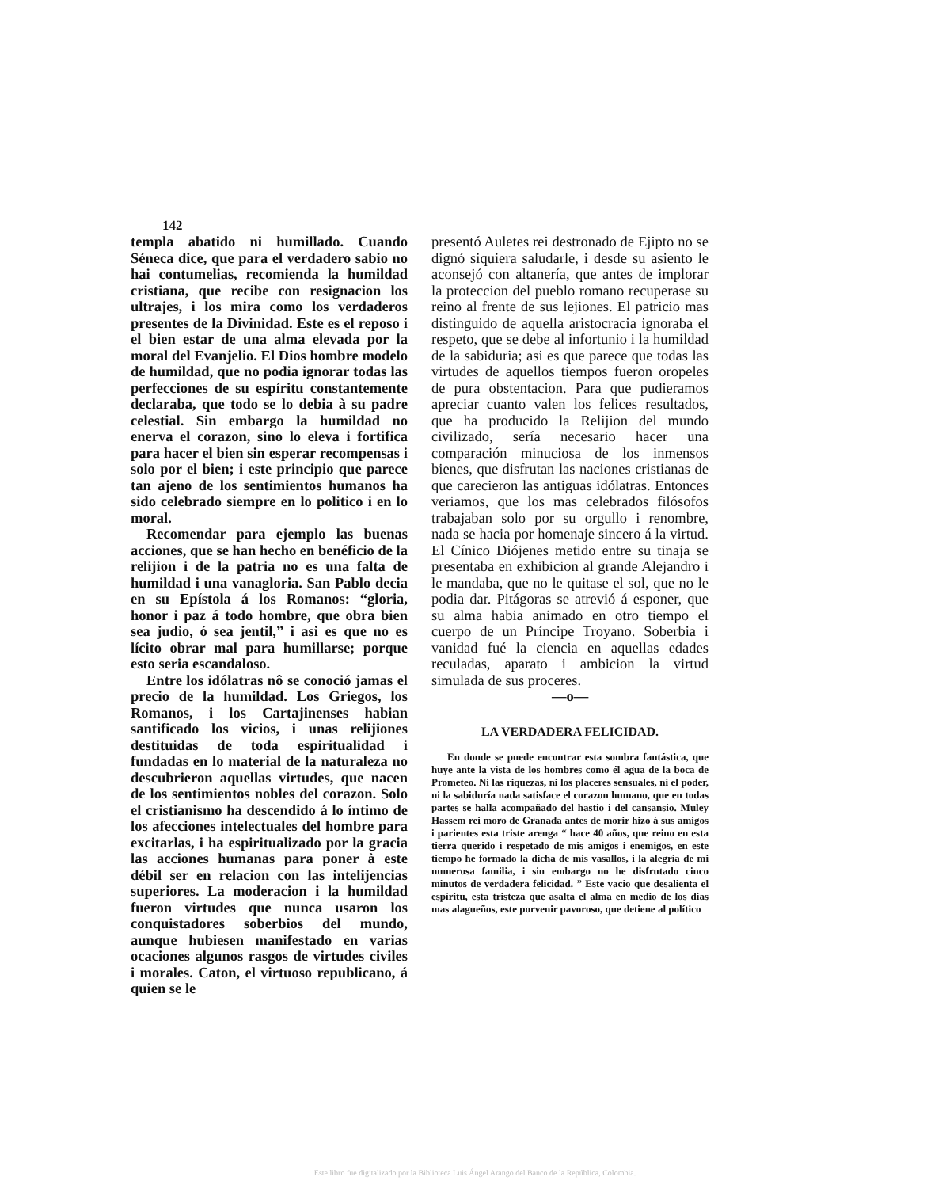142
templa abatido ni humillado. Cuando Séneca dice, que para el verdadero sabio no hai contumelias, recomienda la humildad cristiana, que recibe con resignacion los ultrajes, i los mira como los verdaderos presentes de la Divinidad. Este es el reposo i el bien estar de una alma elevada por la moral del Evanjelio. El Dios hombre modelo de humildad, que no podia ignorar todas las perfecciones de su espíritu constantemente declaraba, que todo se lo debia à su padre celestial. Sin embargo la humildad no enerva el corazon, sino lo eleva i fortifica para hacer el bien sin esperar recompensas i solo por el bien; i este principio que parece tan ajeno de los sentimientos humanos ha sido celebrado siempre en lo politico i en lo moral.
Recomendar para ejemplo las buenas acciones, que se han hecho en benéficio de la relijion i de la patria no es una falta de humildad i una vanagloria. San Pablo decia en su Epístola á los Romanos: “gloria, honor i paz á todo hombre, que obra bien sea judio, ó sea jentil,” i asi es que no es lícito obrar mal para humillarse; porque esto seria escandaloso.
Entre los idólatras nô se conoció jamas el precio de la humildad. Los Griegos, los Romanos, i los Cartajinenses habian santificado los vicios, i unas relijiones destituidas de toda espiritualidad i fundadas en lo material de la naturaleza no descubrieron aquellas virtudes, que nacen de los sentimientos nobles del corazon. Solo el cristianismo ha descendido á lo íntimo de los afecciones intelectuales del hombre para excitarlas, i ha espiritualizado por la gracia las acciones humanas para poner à este débil ser en relacion con las intelijencias superiores. La moderacion i la humildad fueron virtudes que nunca usaron los conquistadores soberbios del mundo, aunque hubiesen manifestado en varias ocaciones algunos rasgos de virtudes civiles i morales. Caton, el virtuoso republicano, á quien se le
presentó Auletes rei destronado de Ejipto no se dignó siquiera saludarle, i desde su asiento le aconsejó con altanería, que antes de implorar la proteccion del pueblo romano recuperase su reino al frente de sus lejiones. El patricio mas distinguido de aquella aristocracia ignoraba el respeto, que se debe al infortunio i la humildad de la sabiduria; asi es que parece que todas las virtudes de aquellos tiempos fueron oropeles de pura obstentacion. Para que pudieramos apreciar cuanto valen los felices resultados, que ha producido la Relijion del mundo civilizado, sería necesario hacer una comparación minuciosa de los inmensos bienes, que disfrutan las naciones cristianas de que carecieron las antiguas idólatras. Entonces veriamos, que los mas celebrados filósofos trabajaban solo por su orgullo i renombre, nada se hacia por homenaje sincero á la virtud. El Cínico Diójenes metido entre su tinaja se presentaba en exhibicion al grande Alejandro i le mandaba, que no le quitase el sol, que no le podia dar. Pitágoras se atrevió á esponer, que su alma habia animado en otro tiempo el cuerpo de un Príncipe Troyano. Soberbia i vanidad fué la ciencia en aquellas edades reculadas, aparato i ambicion la virtud simulada de sus proceres.
—o—
LA VERDADERA FELICIDAD.
En donde se puede encontrar esta sombra fantástica, que huye ante la vista de los hombres como él agua de la boca de Prometeo. Ni las riquezas, ni los placeres sensuales, ni el poder, ni la sabiduría nada satisface el corazon humano, que en todas partes se halla acompañado del hastio i del cansansio. Muley Hassem rei moro de Granada antes de morir hizo á sus amigos i parientes esta triste arenga “ hace 40 años, que reino en esta tierra querido i respetado de mis amigos i enemigos, en este tiempo he formado la dicha de mis vasallos, i la alegría de mi numerosa familia, i sin embargo no he disfrutado cinco minutos de verdadera felicidad. ” Este vacio que desalienta el espìritu, esta tristeza que asalta el alma en medio de los dias mas alagueños, este porvenir pavoroso, que detiene al político
Este libro fue digitalizado por la Biblioteca Luis Ángel Arango del Banco de la República, Colombia.